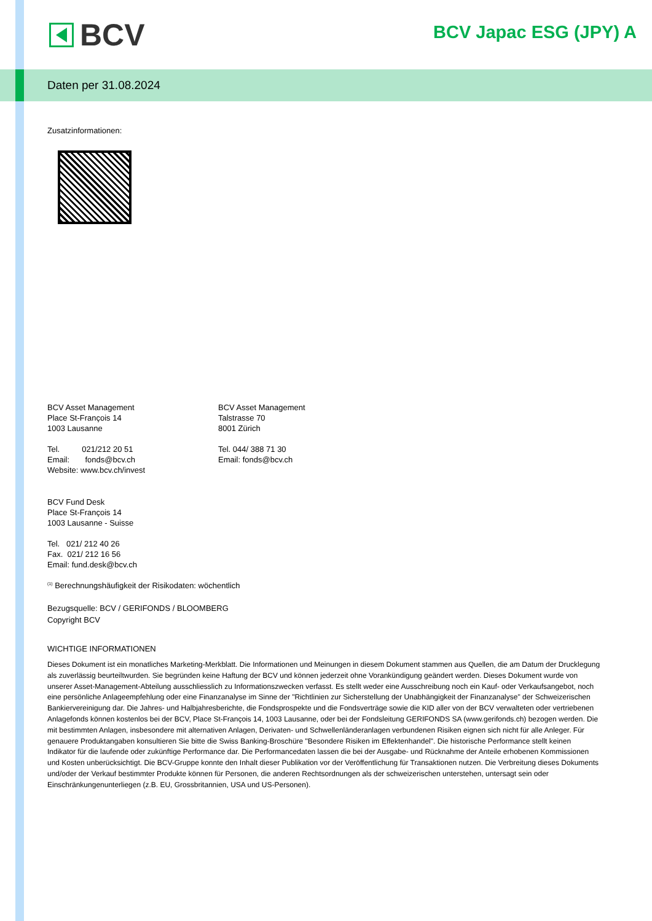BCV BCV Japac ESG (JPY) A
Daten per 31.08.2024
Zusatzinformationen:
BCV Asset Management
Place St-François 14
1003 Lausanne
Tel. 021/212 20 51
Email: fonds@bcv.ch
Website: www.bcv.ch/invest
BCV Asset Management
Talstrasse 70
8001 Zürich
Tel. 044/ 388 71 30
Email: fonds@bcv.ch
BCV Fund Desk
Place St-François 14
1003 Lausanne - Suisse
Tel. 021/ 212 40 26
Fax. 021/ 212 16 56
Email: fund.desk@bcv.ch
<sup>(1)</sup> Berechnungshäufigkeit der Risikodaten: wöchentlich
Bezugsquelle: BCV / GERIFONDS / BLOOMBERG
Copyright BCV
WICHTIGE INFORMATIONEN
Dieses Dokument ist ein monatliches Marketing-Merkblatt. Die Informationen und Meinungen in diesem Dokument stammen aus Quellen, die am Datum der Drucklegung als zuverlässig beurteiltwurden. Sie begründen keine Haftung der BCV und können jederzeit ohne Vorankündigung geändert werden. Dieses Dokument wurde von unserer Asset-Management-Abteilung ausschliesslich zu Informationszwecken verfasst. Es stellt weder eine Ausschreibung noch ein Kauf- oder Verkaufsangebot, noch eine persönliche Anlageempfehlung oder eine Finanzanalyse im Sinne der "Richtlinien zur Sicherstellung der Unabhängigkeit der Finanzanalyse" der Schweizerischen Bankiervereinigung dar. Die Jahres- und Halbjahresberichte, die Fondsprospekte und die Fondsverträge sowie die KID aller von der BCV verwalteten oder vertriebenen Anlagefonds können kostenlos bei der BCV, Place St-François 14, 1003 Lausanne, oder bei der Fondsleitung GERIFONDS SA (www.gerifonds.ch) bezogen werden. Die mit bestimmten Anlagen, insbesondere mit alternativen Anlagen, Derivaten- und Schwellenländeranlagen verbundenen Risiken eignen sich nicht für alle Anleger. Für genauere Produktangaben konsultieren Sie bitte die Swiss Banking-Broschüre "Besondere Risiken im Effektenhandel". Die historische Performance stellt keinen Indikator für die laufende oder zukünftige Performance dar. Die Performancedaten lassen die bei der Ausgabe- und Rücknahme der Anteile erhobenen Kommissionen und Kosten unberücksichtigt. Die BCV-Gruppe konnte den Inhalt dieser Publikation vor der Veröffentlichung für Transaktionen nutzen. Die Verbreitung dieses Dokuments und/oder der Verkauf bestimmter Produkte können für Personen, die anderen Rechtsordnungen als der schweizerischen unterstehen, untersagt sein oder Einschränkungenunterliegen (z.B. EU, Grossbritannien, USA und US-Personen).